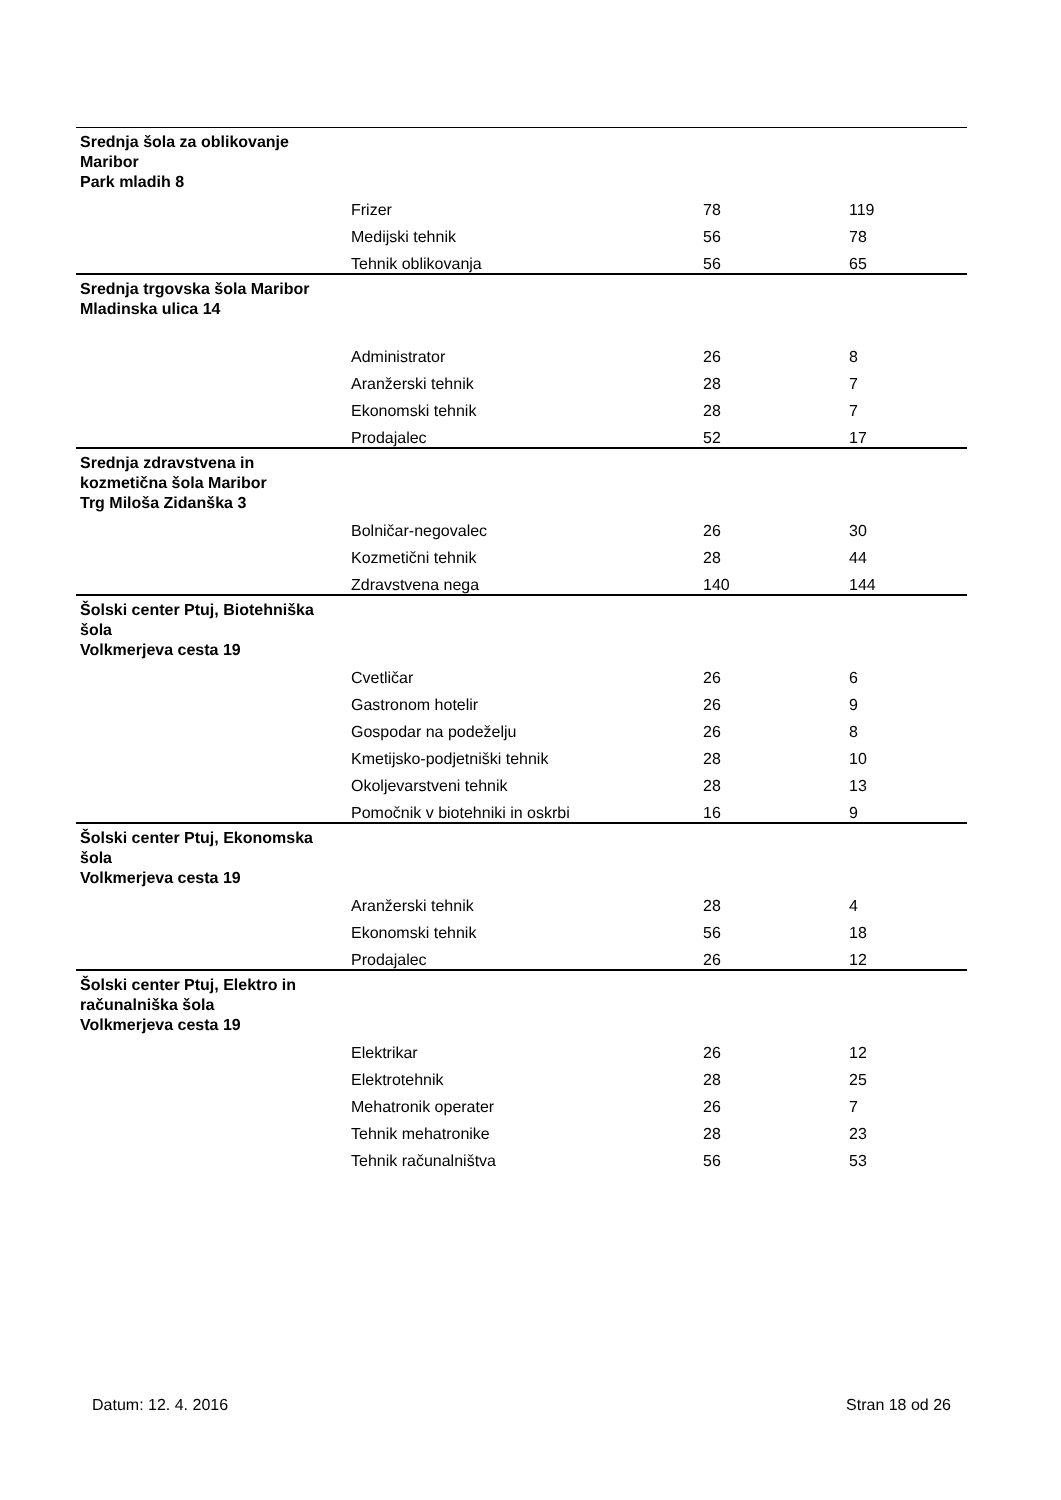| Srednja šola za oblikovanje Maribor Park mladih 8 | | | |
| | Frizer | 78 | 119 |
| | Medijski tehnik | 56 | 78 |
| | Tehnik oblikovanja | 56 | 65 |
| Srednja trgovska šola Maribor Mladinska ulica 14 | | | |
| | Administrator | 26 | 8 |
| | Aranžerski tehnik | 28 | 7 |
| | Ekonomski tehnik | 28 | 7 |
| | Prodajalec | 52 | 17 |
| Srednja zdravstvena in kozmetična šola Maribor Trg Miloša Zidanška 3 | | | |
| | Bolničar-negovalec | 26 | 30 |
| | Kozmetični tehnik | 28 | 44 |
| | Zdravstvena nega | 140 | 144 |
| Šolski center Ptuj, Biotehniška šola Volkmerjeva cesta 19 | | | |
| | Cvetličar | 26 | 6 |
| | Gastronom hotelir | 26 | 9 |
| | Gospodar na podeželju | 26 | 8 |
| | Kmetijsko-podjetniški tehnik | 28 | 10 |
| | Okoljevarstveni tehnik | 28 | 13 |
| | Pomočnik v biotehniki in oskrbi | 16 | 9 |
| Šolski center Ptuj, Ekonomska šola Volkmerjeva cesta 19 | | | |
| | Aranžerski tehnik | 28 | 4 |
| | Ekonomski tehnik | 56 | 18 |
| | Prodajalec | 26 | 12 |
| Šolski center Ptuj, Elektro in računalniška šola Volkmerjeva cesta 19 | | | |
| | Elektrikar | 26 | 12 |
| | Elektrotehnik | 28 | 25 |
| | Mehatronik operater | 26 | 7 |
| | Tehnik mehatronike | 28 | 23 |
| | Tehnik računalništva | 56 | 53 |
Datum: 12. 4. 2016 Stran 18 od 26